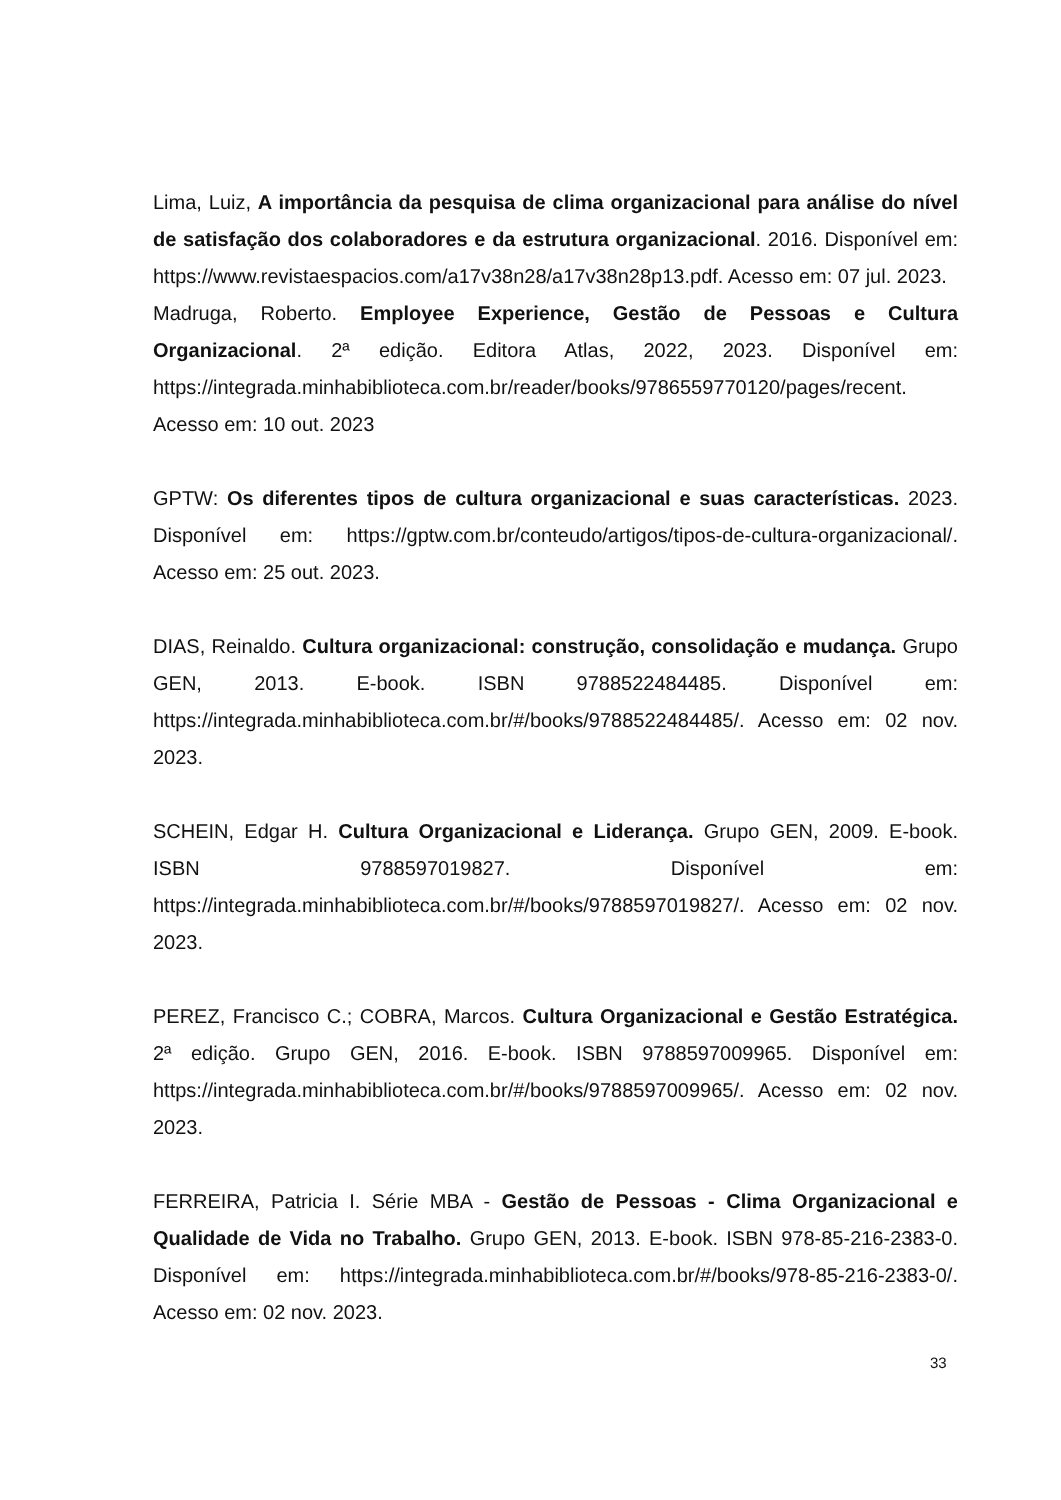Lima, Luiz, A importância da pesquisa de clima organizacional para análise do nível de satisfação dos colaboradores e da estrutura organizacional. 2016. Disponível em: https://www.revistaespacios.com/a17v38n28/a17v38n28p13.pdf. Acesso em: 07 jul. 2023.
Madruga, Roberto. Employee Experience, Gestão de Pessoas e Cultura Organizacional. 2ª edição. Editora Atlas, 2022, 2023. Disponível em: https://integrada.minhabiblioteca.com.br/reader/books/9786559770120/pages/recent. Acesso em: 10 out. 2023
GPTW: Os diferentes tipos de cultura organizacional e suas características. 2023. Disponível em: https://gptw.com.br/conteudo/artigos/tipos-de-cultura-organizacional/. Acesso em: 25 out. 2023.
DIAS, Reinaldo. Cultura organizacional: construção, consolidação e mudança. Grupo GEN, 2013. E-book. ISBN 9788522484485. Disponível em: https://integrada.minhabiblioteca.com.br/#/books/9788522484485/. Acesso em: 02 nov. 2023.
SCHEIN, Edgar H. Cultura Organizacional e Liderança. Grupo GEN, 2009. E-book. ISBN 9788597019827. Disponível em: https://integrada.minhabiblioteca.com.br/#/books/9788597019827/. Acesso em: 02 nov. 2023.
PEREZ, Francisco C.; COBRA, Marcos. Cultura Organizacional e Gestão Estratégica. 2ª edição. Grupo GEN, 2016. E-book. ISBN 9788597009965. Disponível em: https://integrada.minhabiblioteca.com.br/#/books/9788597009965/. Acesso em: 02 nov. 2023.
FERREIRA, Patricia I. Série MBA - Gestão de Pessoas - Clima Organizacional e Qualidade de Vida no Trabalho. Grupo GEN, 2013. E-book. ISBN 978-85-216-2383-0. Disponível em: https://integrada.minhabiblioteca.com.br/#/books/978-85-216-2383-0/. Acesso em: 02 nov. 2023.
33